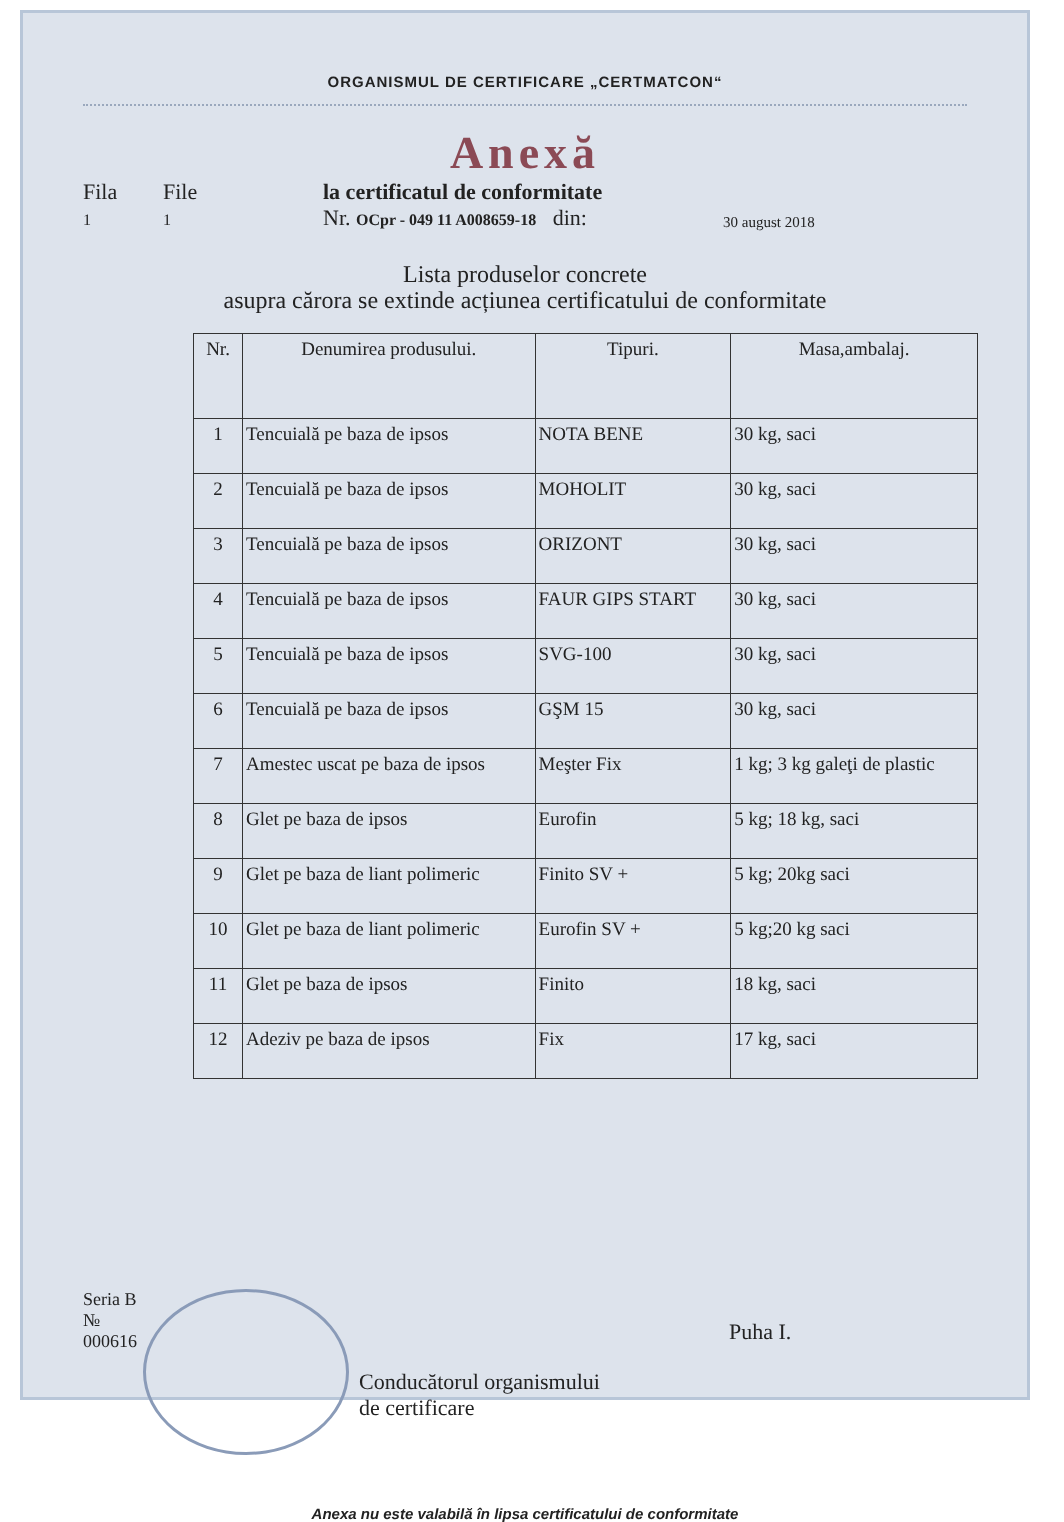ORGANISMUL DE CERTIFICARE „CERTMATCON“
Anexă
Fila
1
File
1
la certificatul de conformitate
Nr. OCpr - 049 11 A008659-18 din:
30 august 2018
Lista produselor concrete
asupra cărora se extinde acțiunea certificatului de conformitate
| Nr. | Denumirea produsului. | Tipuri. | Masa,ambalaj. |
| --- | --- | --- | --- |
| 1 | Tencuială pe baza de ipsos | NOTA BENE | 30 kg, saci |
| 2 | Tencuială pe baza de ipsos | MOHOLIT | 30 kg, saci |
| 3 | Tencuială pe baza de ipsos | ORIZONT | 30 kg, saci |
| 4 | Tencuială pe baza de ipsos | FAUR GIPS START | 30 kg, saci |
| 5 | Tencuială pe baza de ipsos | SVG-100 | 30 kg, saci |
| 6 | Tencuială pe baza de ipsos | GŞM 15 | 30 kg, saci |
| 7 | Amestec uscat pe baza de ipsos | Meşter Fix | 1 kg; 3 kg galeţi de plastic |
| 8 | Glet pe baza de ipsos | Eurofin | 5 kg; 18 kg, saci |
| 9 | Glet pe baza de liant polimeric | Finito SV + | 5 kg; 20kg saci |
| 10 | Glet pe baza de liant polimeric | Eurofin SV + | 5 kg;20 kg saci |
| 11 | Glet pe baza de ipsos | Finito | 18 kg, saci |
| 12 | Adeziv pe baza de ipsos | Fix | 17 kg, saci |
Seria B № 000616
Conducătorul organismului
de certificare
Puha I.
Anexa nu este valabilă în lipsa certificatului de conformitate